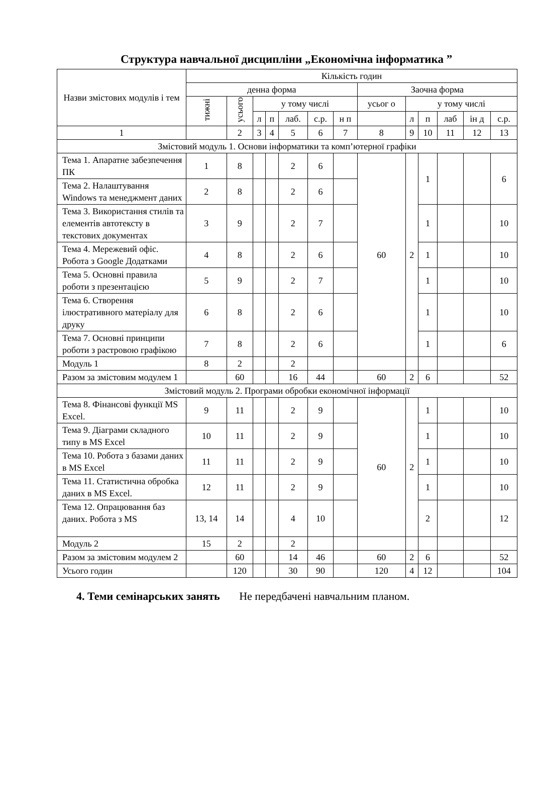Структура навчальної дисципліни „Економічна інформатика ”
| Назви змістових модулів і тем | Кількість годин | | | | | | | | | | | | |
| --- | --- | --- | --- | --- | --- | --- | --- | --- | --- | --- | --- | --- | --- |
| | денна форма | | | | | | | Заочна форма | | | | | |
| | тижні | усього | у тому числі | | | | | усьог о | у тому числі | | | | |
| | | | л | п | лаб. | с.р. | н п | | л | п | лаб | ін д | с.р. |
| 1 | | 2 | 3 | 4 | 5 | 6 | 7 | 8 | 9 | 10 | 11 | 12 | 13 |
| Змістовий модуль 1. Основи інформатики та комп’ютерної графіки | | | | | | | | | | | | | |
| Тема 1. Апаратне забезпечення ПК | 1 | 8 | | | 2 | 6 | | 60 | 2 | 1 | | | 6 |
| Тема 2. Налаштування Windows та менеджмент даних | 2 | 8 | | | 2 | 6 | | | | | | | |
| Тема 3. Використання стилів та елементів автотексту в текстових документах | 3 | 9 | | | 2 | 7 | | | | 1 | | | 10 |
| Тема 4. Мережевий офіс. Робота з Google Додатками | 4 | 8 | | | 2 | 6 | | | | 1 | | | 10 |
| Тема 5. Основні правила роботи з презентацією | 5 | 9 | | | 2 | 7 | | | | 1 | | | 10 |
| Тема 6. Створення ілюстративного матеріалу для друку | 6 | 8 | | | 2 | 6 | | | | 1 | | | 10 |
| Тема 7. Основні принципи роботи з растровою графікою | 7 | 8 | | | 2 | 6 | | | | 1 | | | 6 |
| Модуль 1 | 8 | 2 | | | 2 | | | | | | | | |
| Разом за змістовим модулем 1 | | 60 | | | 16 | 44 | | 60 | 2 | 6 | | | 52 |
| Змістовий модуль 2. Програми обробки економічної інформації | | | | | | | | | | | | | |
| Тема 8. Фінансові функції MS Excel. | 9 | 11 | | | 2 | 9 | | 60 | 2 | 1 | | | 10 |
| Тема 9. Діаграми складного типу в MS Excel | 10 | 11 | | | 2 | 9 | | | | 1 | | | 10 |
| Тема 10. Робота з базами даних в MS Excel | 11 | 11 | | | 2 | 9 | | | | 1 | | | 10 |
| Тема 11. Статистична обробка даних в MS Excel. | 12 | 11 | | | 2 | 9 | | | | 1 | | | 10 |
| Тема 12. Опрацювання баз даних. Робота з MS | 13, 14 | 14 | | | 4 | 10 | | | | 2 | | | 12 |
| Модуль 2 | 15 | 2 | | | 2 | | | | | | | | |
| Разом за змістовим модулем 2 | | 60 | | | 14 | 46 | | 60 | 2 | 6 | | | 52 |
| Усього годин | | 120 | | | 30 | 90 | | 120 | 4 | 12 | | | 104 |
4. Теми семінарських занять Не передбачені навчальним планом.